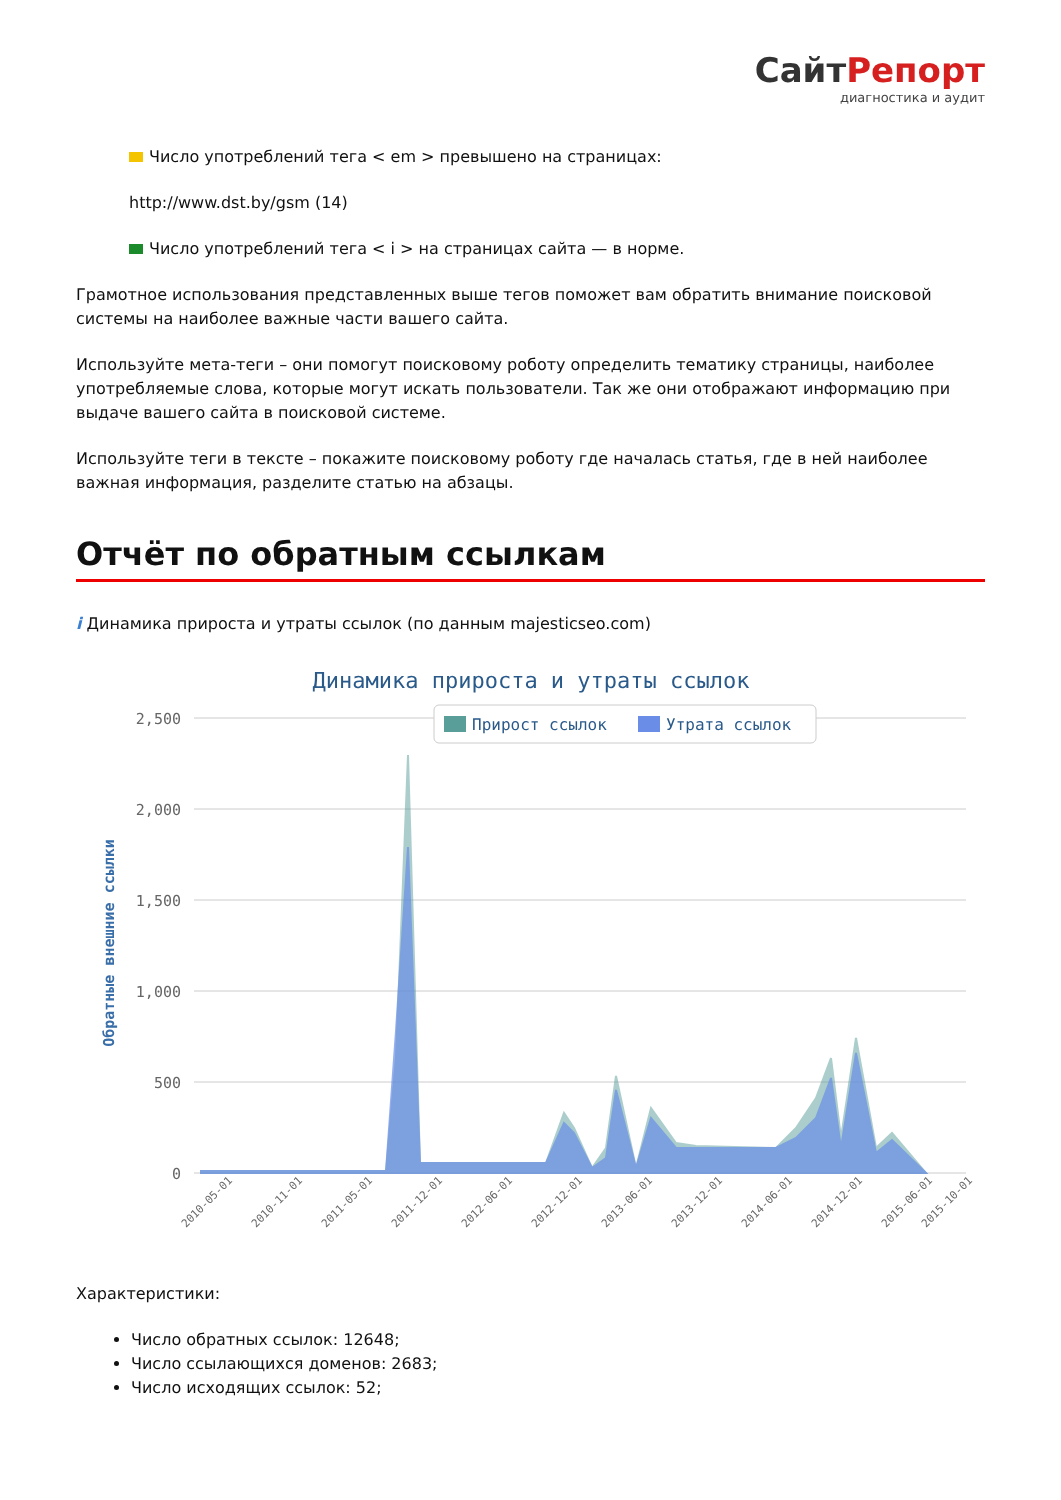СайтРепорт
диагностика и аудит
Число употреблений тега < em > превышено на страницах:
http://www.dst.by/gsm (14)
Число употреблений тега < i > на страницах сайта — в норме.
Грамотное использования представленных выше тегов поможет вам обратить внимание поисковой системы на наиболее важные части вашего сайта.
Используйте мета-теги – они помогут поисковому роботу определить тематику страницы, наиболее употребляемые слова, которые могут искать пользователи. Так же они отображают информацию при выдаче вашего сайта в поисковой системе.
Используйте теги в тексте – покажите поисковому роботу где началась статья, где в ней наиболее важная информация, разделите статью на абзацы.
Отчёт по обратным ссылкам
i Динамика прироста и утраты ссылок (по данным majesticseo.com)
Динамика прироста и утраты ссылок
2,500
2,000
1,500
1,000
500
0
Обратные внешние ссылки
Прирост ссылок
Утрата ссылок
2010-05-01
2010-11-01
2011-05-01
2011-12-01
2012-06-01
2012-12-01
2013-06-01
2013-12-01
2014-06-01
2014-12-01
2015-06-01
2015-10-01
Характеристики:
Число обратных ссылок: 12648;
Число ссылающихся доменов: 2683;
Число исходящих ссылок: 52;